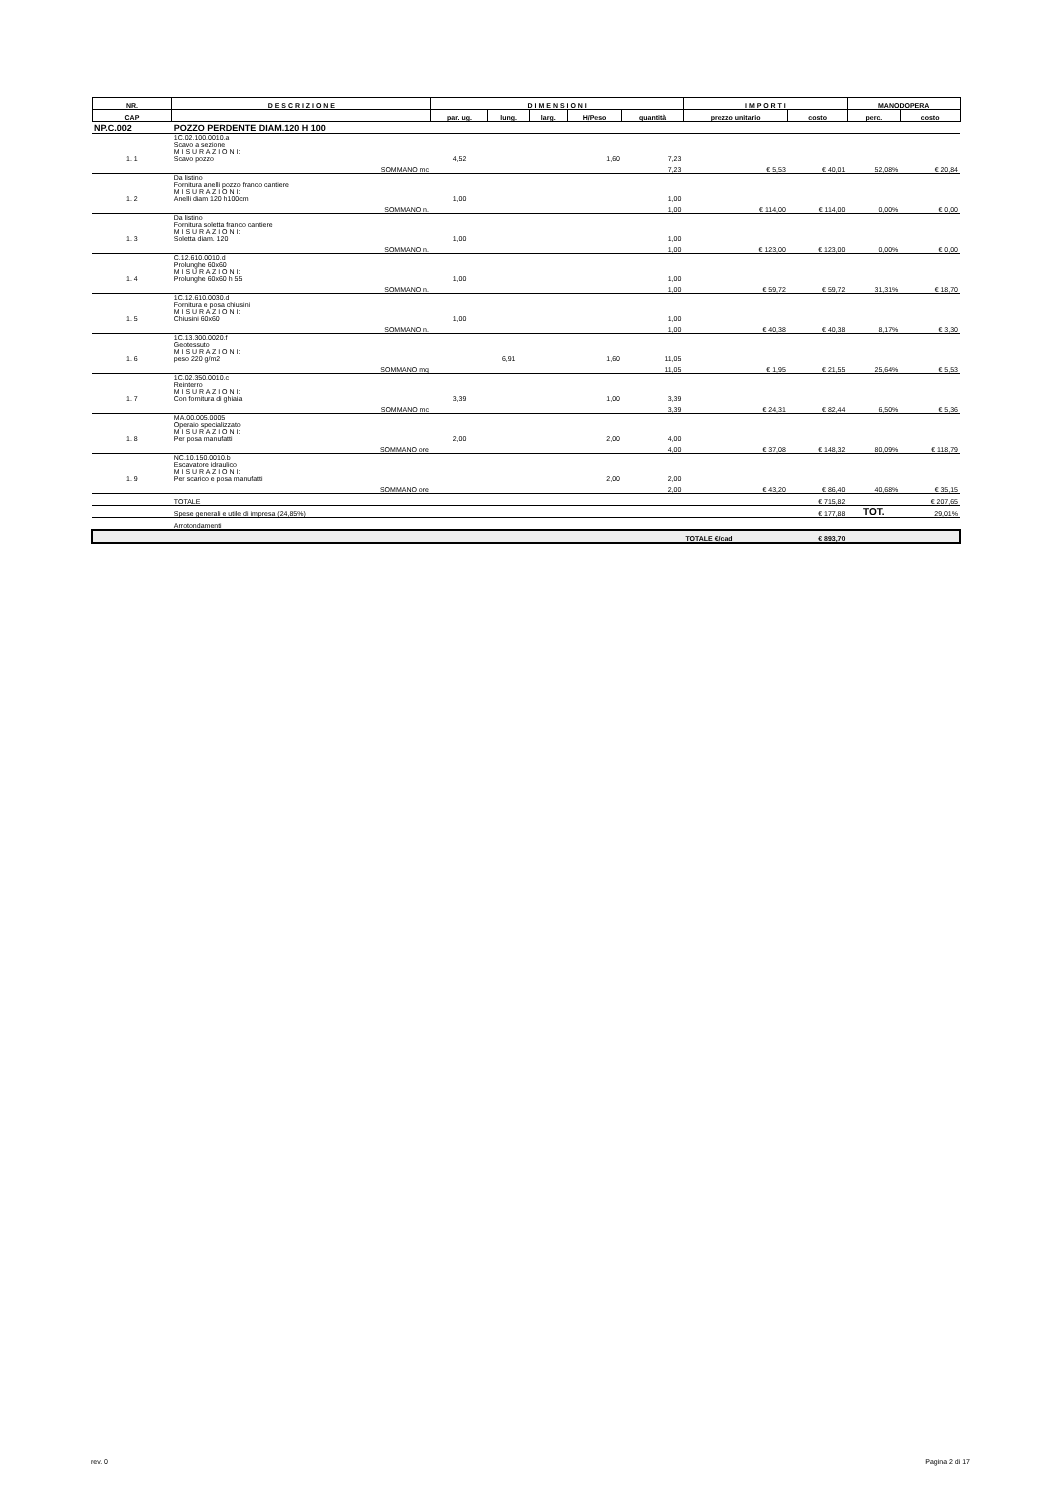| NR. | D E S C R I Z I O N E | D I M E N S I O N I | | | | | I M P O R T I | | MANODOPERA | |
| --- | --- | --- | --- | --- | --- | --- | --- | --- | --- | --- |
| CAP | | par. ug. | lung. | larg. | H/Peso | quantità | prezzo unitario | costo | perc. | costo |
| NP.C.002 | POZZO PERDENTE DIAM.120 H 100 | | | | | | | | | |
| 1. 1 | 1C.02.100.0010.a Scavo a sezione M I S U R A Z I O N I: Scavo pozzo | 4,52 | | | 1,60 | 7,23 | | | | |
| | SOMMANO mc | | | | | 7,23 | € 5,53 | € 40,01 | 52,08% | € 20,84 |
| 1. 2 | Da listino Fornitura anelli pozzo franco cantiere M I S U R A Z I O N I: Anelli diam 120 h100cm | 1,00 | | | | 1,00 | | | | |
| | SOMMANO n. | | | | | 1,00 | € 114,00 | € 114,00 | 0,00% | € 0,00 |
| 1. 3 | Da listino Fornitura soletta franco cantiere M I S U R A Z I O N I: Soletta diam. 120 | 1,00 | | | | 1,00 | | | | |
| | SOMMANO n. | | | | | 1,00 | € 123,00 | € 123,00 | 0,00% | € 0,00 |
| 1. 4 | C.12.610.0010.d Prolunghe 60x60 M I S U R A Z I O N I: Prolunghe 60x60 h 55 | 1,00 | | | | 1,00 | | | | |
| | SOMMANO n. | | | | | 1,00 | € 59,72 | € 59,72 | 31,31% | € 18,70 |
| 1. 5 | 1C.12.610.0030.d Fornitura e posa chiusini M I S U R A Z I O N I: Chiusini 60x60 | 1,00 | | | | 1,00 | | | | |
| | SOMMANO n. | | | | | 1,00 | € 40,38 | € 40,38 | 8,17% | € 3,30 |
| 1. 6 | 1C.13.300.0020.f Geotessuto M I S U R A Z I O N I: peso 220 g/m2 | | 6,91 | | 1,60 | 11,05 | | | | |
| | SOMMANO mq | | | | | 11,05 | € 1,95 | € 21,55 | 25,64% | € 5,53 |
| 1. 7 | 1C.02.350.0010.c Reinterro M I S U R A Z I O N I: Con fornitura di ghiaia | 3,39 | | | 1,00 | 3,39 | | | | |
| | SOMMANO mc | | | | | 3,39 | € 24,31 | € 82,44 | 6,50% | € 5,36 |
| 1. 8 | MA.00.005.0005 Operaio specializzato M I S U R A Z I O N I: Per posa manufatti | 2,00 | | | 2,00 | 4,00 | | | | |
| | SOMMANO ore | | | | | 4,00 | € 37,08 | € 148,32 | 80,09% | € 118,79 |
| 1. 9 | NC.10.150.0010.b Escavatore idraulico M I S U R A Z I O N I: Per scarico e posa manufatti | | | | 2,00 | 2,00 | | | | |
| | SOMMANO ore | | | | | 2,00 | € 43,20 | € 86,40 | 40,68% | € 35,15 |
| | TOTALE | | | | | | | € 715,82 | | € 207,65 |
| | Spese generali e utile di impresa (24,85%) | | | | | | | € 177,88 | TOT. | 29,01% |
| | Arrotondamenti | | | | | | | | | |
| | | | | | | | TOTALE €/cad | € 893,70 | | |
rev. 0 Pagina 2 di 17